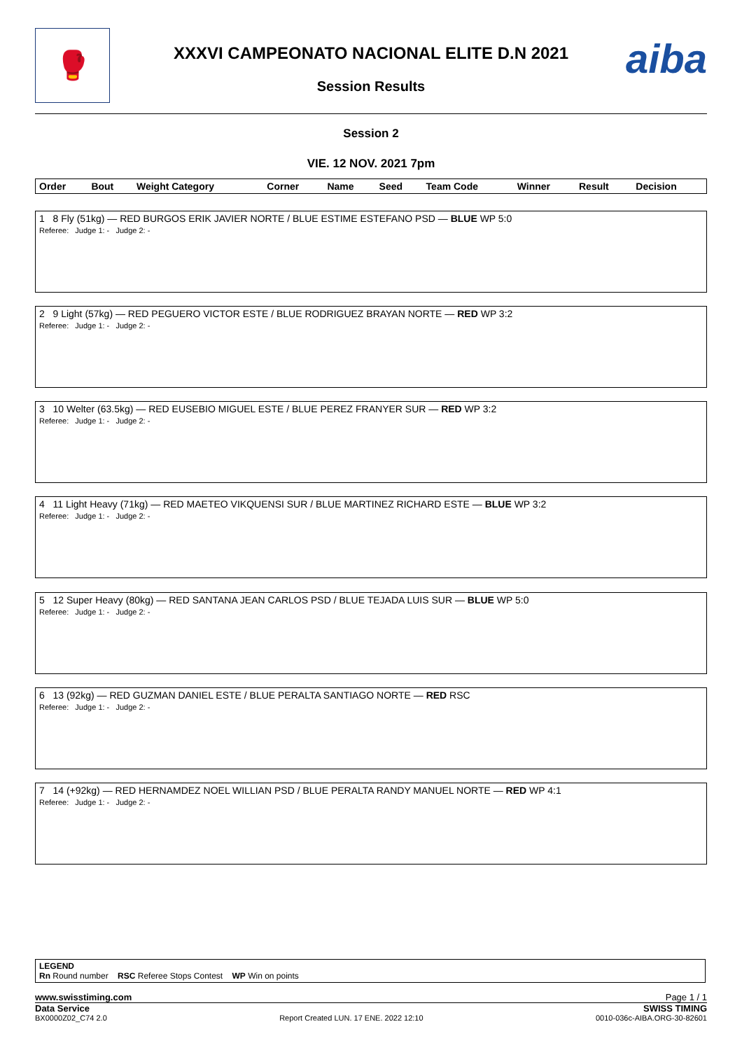🥊 aiba
XXXVI CAMPEONATO NACIONAL ELITE D.N 2021
Session Results
Session 2
VIE. 12 NOV. 2021 7pm
| Order | Bout | Weight Category | Corner | Name | Seed | Team Code | Winner | Result | Decision |
| --- | --- | --- | --- | --- | --- | --- | --- | --- | --- |
| 1 8 Fly (51kg) — RED BURGOS ERIK JAVIER NORTE / BLUE ESTIME ESTEFANO PSD — BLUE WP 5:0 Referee: Judge 1: - Judge 2: - |
| 2 9 Light (57kg) — RED PEGUERO VICTOR ESTE / BLUE RODRIGUEZ BRAYAN NORTE — RED WP 3:2 Referee: Judge 1: - Judge 2: - |
| 3 10 Welter (63.5kg) — RED EUSEBIO MIGUEL ESTE / BLUE PEREZ FRANYER SUR — RED WP 3:2 Referee: Judge 1: - Judge 2: - |
| 4 11 Light Heavy (71kg) — RED MAETEO VIKQUENSI SUR / BLUE MARTINEZ RICHARD ESTE — BLUE WP 3:2 Referee: Judge 1: - Judge 2: - |
| 5 12 Super Heavy (80kg) — RED SANTANA JEAN CARLOS PSD / BLUE TEJADA LUIS SUR — BLUE WP 5:0 Referee: Judge 1: - Judge 2: - |
| 6 13 (92kg) — RED GUZMAN DANIEL ESTE / BLUE PERALTA SANTIAGO NORTE — RED RSC Referee: Judge 1: - Judge 2: - |
| 7 14 (+92kg) — RED HERNAMDEZ NOEL WILLIAN PSD / BLUE PERALTA RANDY MANUEL NORTE — RED WP 4:1 Referee: Judge 1: - Judge 2: - |
LEGEND
Rn Round number RSC Referee Stops Contest WP Win on points
www.swisstiming.com Page 1 / 1
Data Service SWISS TIMING
BX0000Z02_C74 2.0 Report Created LUN. 17 ENE. 2022 12:10 0010-036c-AIBA.ORG-30-82601